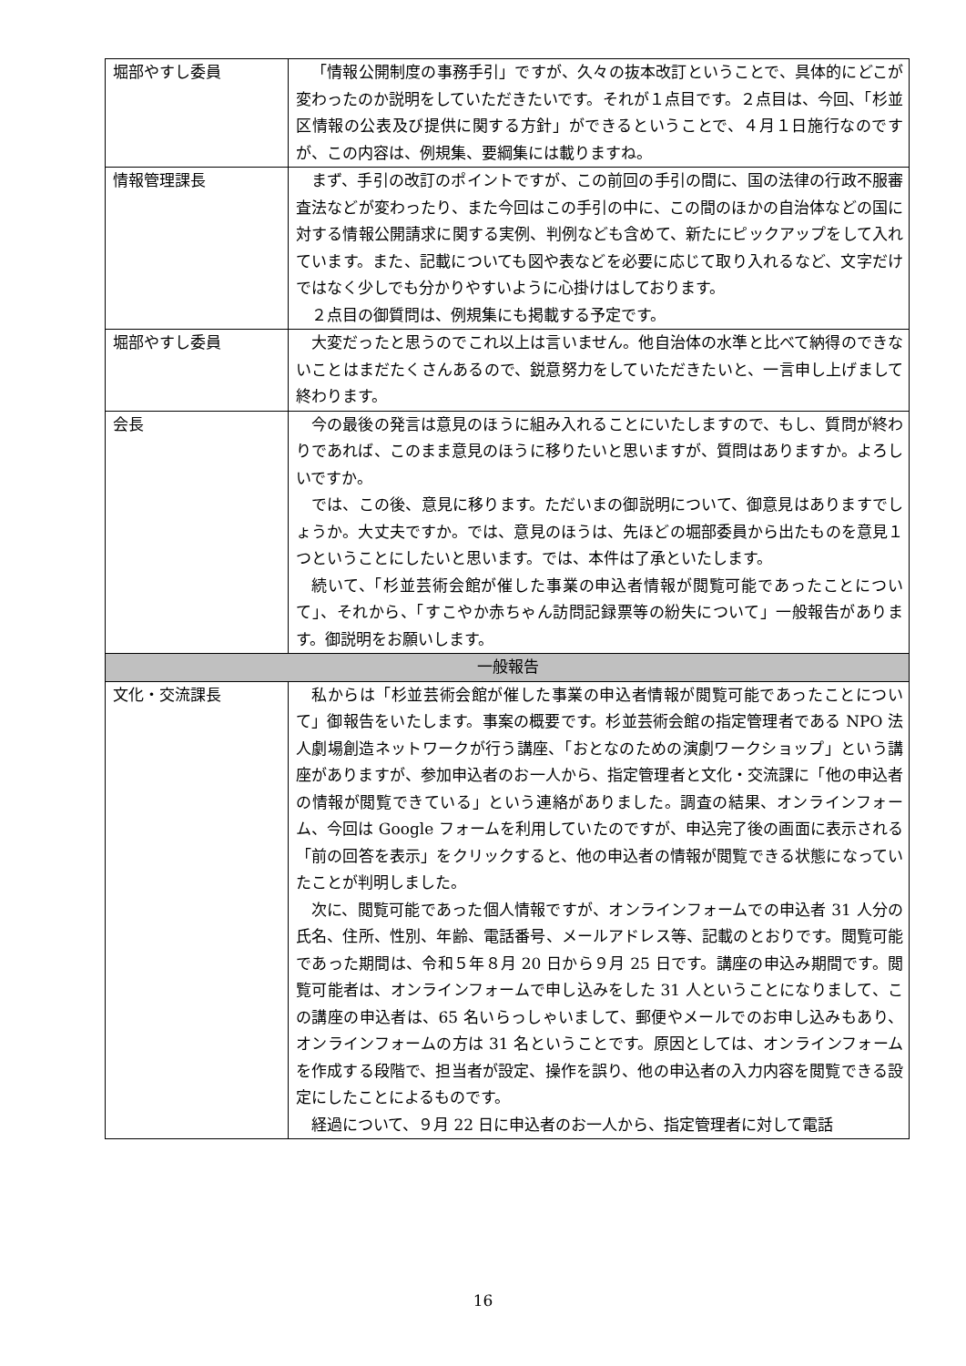| 堀部やすし委員 | 「情報公開制度の事務手引」ですが、久々の抜本改訂ということで、具体的にどこが変わったのか説明をしていただきたいです。それが１点目です。２点目は、今回、「杉並区情報の公表及び提供に関する方針」ができるということで、４月１日施行なのですが、この内容は、例規集、要綱集には載りますね。 |
| 情報管理課長 | まず、手引の改訂のポイントですが、この前回の手引の間に、国の法律の行政不服審査法などが変わったり、また今回はこの手引の中に、この間のほかの自治体などの国に対する情報公開請求に関する実例、判例なども含めて、新たにピックアップをして入れています。また、記載についても図や表などを必要に応じて取り入れるなど、文字だけではなく少しでも分かりやすいように心掛けはしております。 ２点目の御質問は、例規集にも掲載する予定です。 |
| 堀部やすし委員 | 大変だったと思うのでこれ以上は言いません。他自治体の水準と比べて納得のできないことはまだたくさんあるので、鋭意努力をしていただきたいと、一言申し上げまして終わります。 |
| 会長 | 今の最後の発言は意見のほうに組み入れることにいたしますので、もし、質問が終わりであれば、このまま意見のほうに移りたいと思いますが、質問はありますか。よろしいですか。 では、この後、意見に移ります。ただいまの御説明について、御意見はありますでしょうか。大丈夫ですか。では、意見のほうは、先ほどの堀部委員から出たものを意見１つということにしたいと思います。では、本件は了承といたします。 続いて、「杉並芸術会館が催した事業の申込者情報が閲覧可能であったことについて」、それから、「すこやか赤ちゃん訪問記録票等の紛失について」一般報告があります。御説明をお願いします。 |
| 一般報告 | |
| 文化・交流課長 | 私からは「杉並芸術会館が催した事業の申込者情報が閲覧可能であったことについて」御報告をいたします。事案の概要です。杉並芸術会館の指定管理者である NPO 法人劇場創造ネットワークが行う講座、「おとなのための演劇ワークショップ」という講座がありますが、参加申込者のお一人から、指定管理者と文化・交流課に「他の申込者の情報が閲覧できている」という連絡がありました。調査の結果、オンラインフォーム、今回は Google フォームを利用していたのですが、申込完了後の画面に表示される「前の回答を表示」をクリックすると、他の申込者の情報が閲覧できる状態になっていたことが判明しました。 次に、閲覧可能であった個人情報ですが、オンラインフォームでの申込者 31 人分の氏名、住所、性別、年齢、電話番号、メールアドレス等、記載のとおりです。閲覧可能であった期間は、令和５年８月 20 日から９月 25 日です。講座の申込み期間です。閲覧可能者は、オンラインフォームで申し込みをした 31 人ということになりまして、この講座の申込者は、65 名いらっしゃいまして、郵便やメールでのお申し込みもあり、オンラインフォームの方は 31 名ということです。原因としては、オンラインフォームを作成する段階で、担当者が設定、操作を誤り、他の申込者の入力内容を閲覧できる設定にしたことによるものです。 経過について、９月 22 日に申込者のお一人から、指定管理者に対して電話 |
16